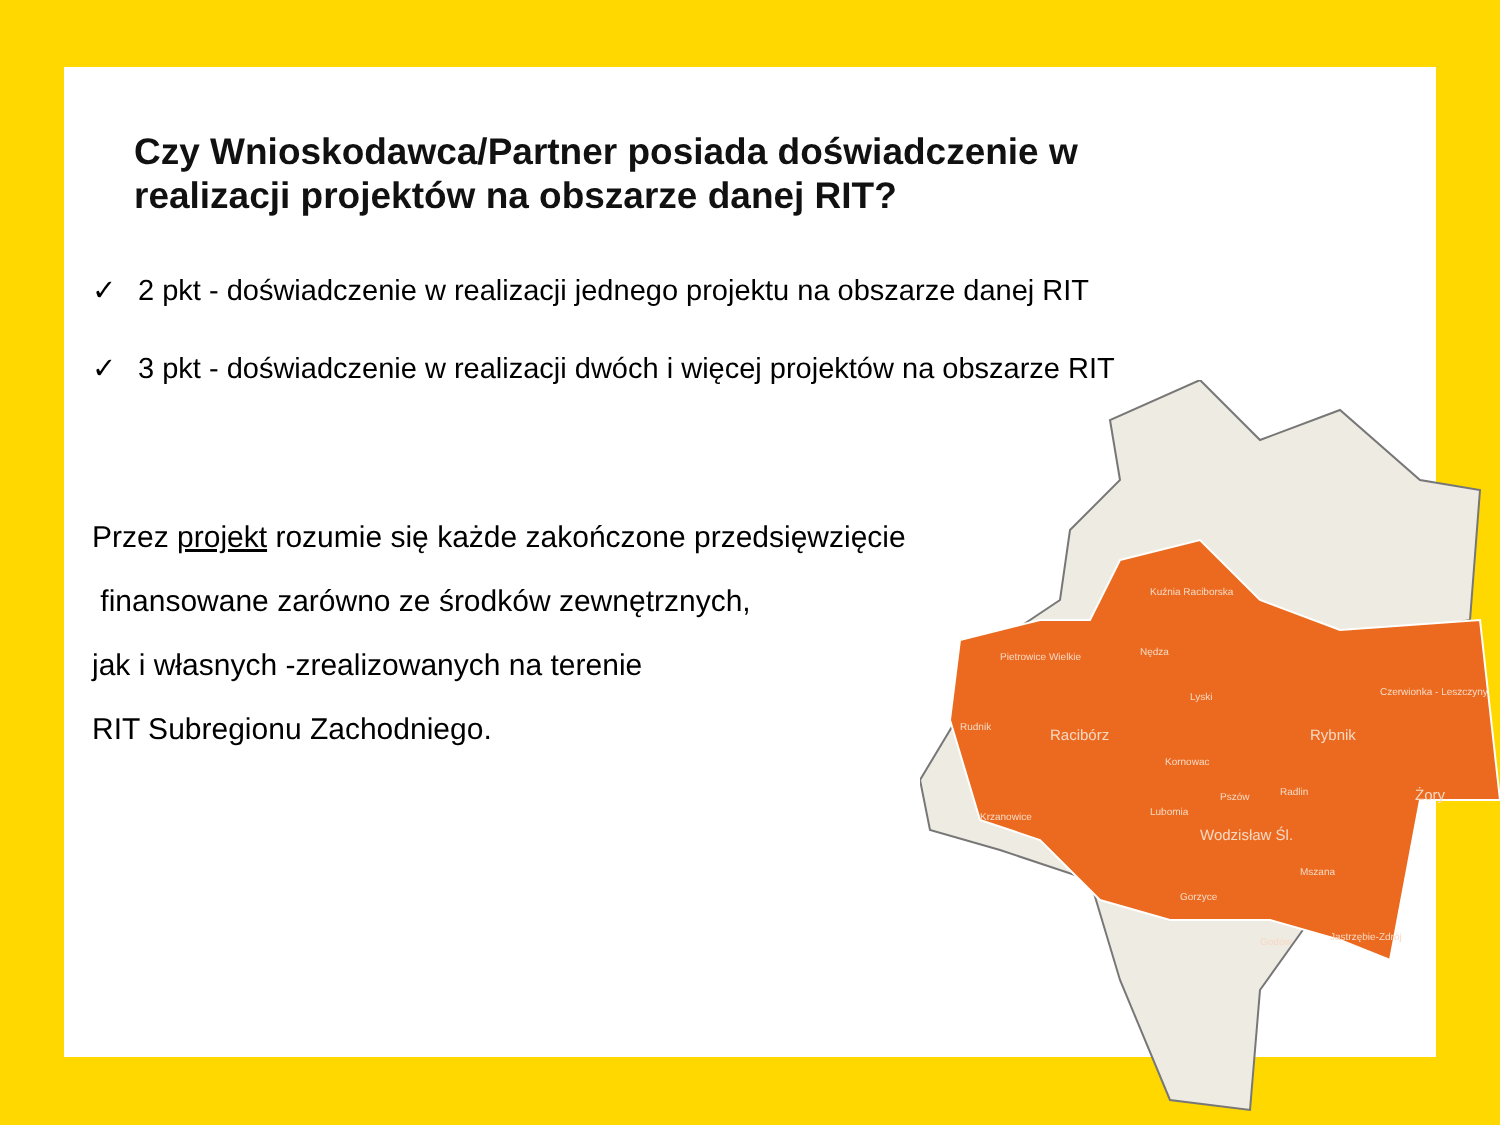Kuźnia Raciborska
Pietrowice Wielkie
Nędza
Lyski
Rudnik
Racibórz
Rybnik
Czerwionka - Leszczyny
Kornowac
Pszów
Radlin
Żory
Krzanowice
Lubomia
Wodzisław Śl.
Mszana
Gorzyce
Godów
Jastrzębie-Zdrój
Czy Wnioskodawca/Partner posiada doświadczenie w realizacji projektów na obszarze danej RIT?
✓ 2 pkt - doświadczenie w realizacji jednego projektu na obszarze danej RIT
✓ 3 pkt - doświadczenie w realizacji dwóch i więcej projektów na obszarze RIT
Przez projekt rozumie się każde zakończone przedsięwzięcie
finansowane zarówno ze środków zewnętrznych,
jak i własnych -zrealizowanych na terenie
RIT Subregionu Zachodniego.